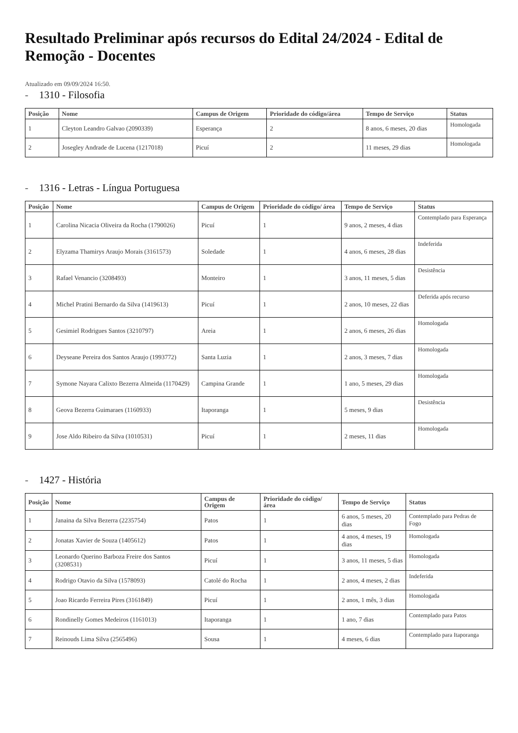Resultado Preliminar após recursos do Edital 24/2024 - Edital de Remoção - Docentes
Atualizado em 09/09/2024 16:50.
- 1310 - Filosofia
| Posição | Nome | Campus de Origem | Prioridade do código/área | Tempo de Serviço | Status |
| --- | --- | --- | --- | --- | --- |
| 1 | Cleyton Leandro Galvao (2090339) | Esperança | 2 | 8 anos, 6 meses, 20 dias | Homologada |
| 2 | Josegley Andrade de Lucena (1217018) | Picuí | 2 | 11 meses, 29 dias | Homologada |
- 1316 - Letras - Língua Portuguesa
| Posição | Nome | Campus de Origem | Prioridade do código/ área | Tempo de Serviço | Status |
| --- | --- | --- | --- | --- | --- |
| 1 | Carolina Nicacia Oliveira da Rocha (1790026) | Picuí | 1 | 9 anos, 2 meses, 4 dias | Contemplado para Esperança |
| 2 | Elyzama Thamirys Araujo Morais (3161573) | Soledade | 1 | 4 anos, 6 meses, 28 dias | Indeferida |
| 3 | Rafael Venancio (3208493) | Monteiro | 1 | 3 anos, 11 meses, 5 dias | Desistência |
| 4 | Michel Pratini Bernardo da Silva (1419613) | Picuí | 1 | 2 anos, 10 meses, 22 dias | Deferida após recurso |
| 5 | Gesimiel Rodrigues Santos (3210797) | Areia | 1 | 2 anos, 6 meses, 26 dias | Homologada |
| 6 | Deyseane Pereira dos Santos Araujo (1993772) | Santa Luzia | 1 | 2 anos, 3 meses, 7 dias | Homologada |
| 7 | Symone Nayara Calixto Bezerra Almeida (1170429) | Campina Grande | 1 | 1 ano, 5 meses, 29 dias | Homologada |
| 8 | Geova Bezerra Guimaraes (1160933) | Itaporanga | 1 | 5 meses, 9 dias | Desistência |
| 9 | Jose Aldo Ribeiro da Silva (1010531) | Picuí | 1 | 2 meses, 11 dias | Homologada |
- 1427 - História
| Posição | Nome | Campus de Origem | Prioridade do código/ área | Tempo de Serviço | Status |
| --- | --- | --- | --- | --- | --- |
| 1 | Janaina da Silva Bezerra (2235754) | Patos | 1 | 6 anos, 5 meses, 20 dias | Contemplado para Pedras de Fogo |
| 2 | Jonatas Xavier de Souza (1405612) | Patos | 1 | 4 anos, 4 meses, 19 dias | Homologada |
| 3 | Leonardo Querino Barboza Freire dos Santos (3208531) | Picuí | 1 | 3 anos, 11 meses, 5 dias | Homologada |
| 4 | Rodrigo Otavio da Silva (1578093) | Catolé do Rocha | 1 | 2 anos, 4 meses, 2 dias | Indeferida |
| 5 | Joao Ricardo Ferreira Pires (3161849) | Picuí | 1 | 2 anos, 1 mês, 3 dias | Homologada |
| 6 | Rondinelly Gomes Medeiros (1161013) | Itaporanga | 1 | 1 ano, 7 dias | Contemplado para Patos |
| 7 | Reinouds Lima Silva (2565496) | Sousa | 1 | 4 meses, 6 dias | Contemplado para Itaporanga |